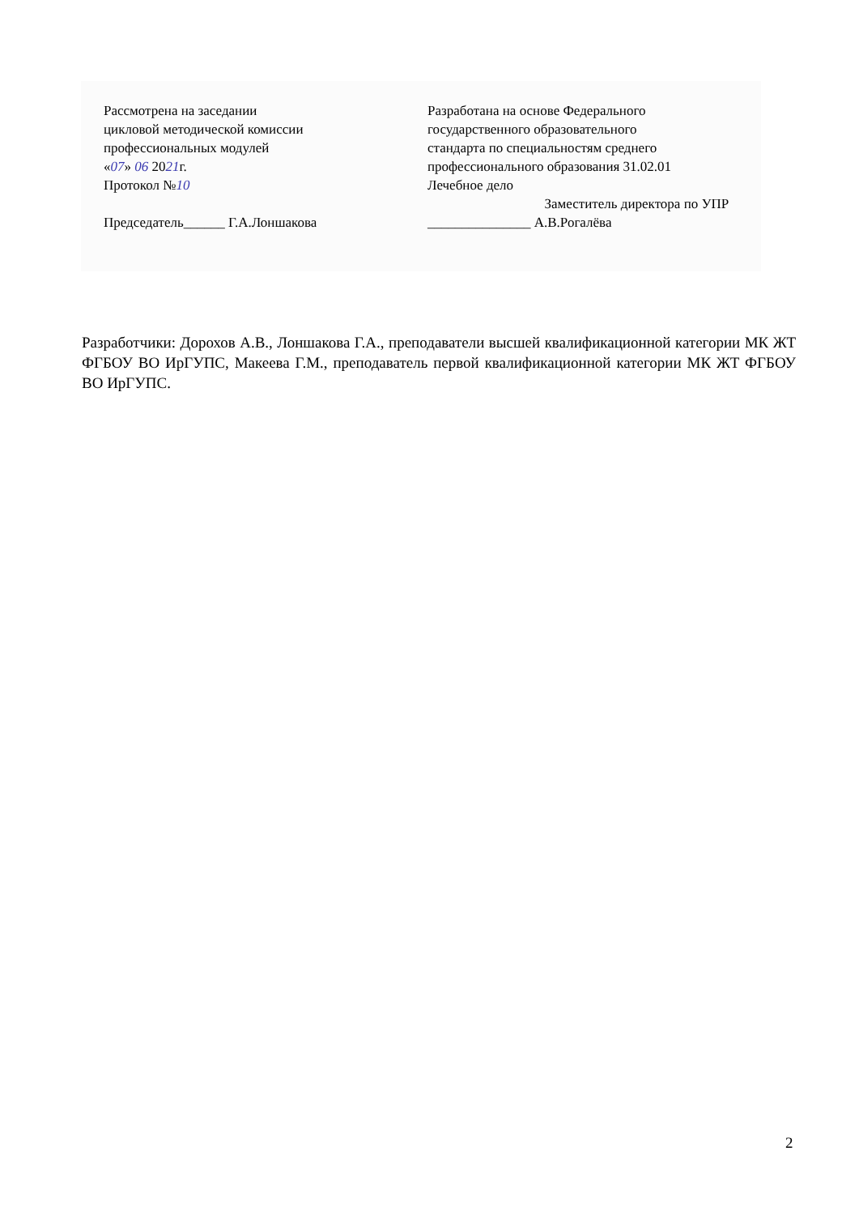Рассмотрена на заседании
цикловой методической комиссии
профессиональных модулей
«07» 06 2021г.
Протокол №10
Председатель______ Г.А.Лоншакова
Разработана на основе Федерального
государственного образовательного
стандарта по специальностям среднего
профессионального образования 31.02.01
Лечебное дело
Заместитель директора по УПР
_______________ А.В.Рогалёва
Разработчики: Дорохов А.В., Лоншакова Г.А., преподаватели высшей квалификационной категории МК ЖТ ФГБОУ ВО ИрГУПС, Макеева Г.М., преподаватель первой квалификационной категории МК ЖТ ФГБОУ ВО ИрГУПС.
2